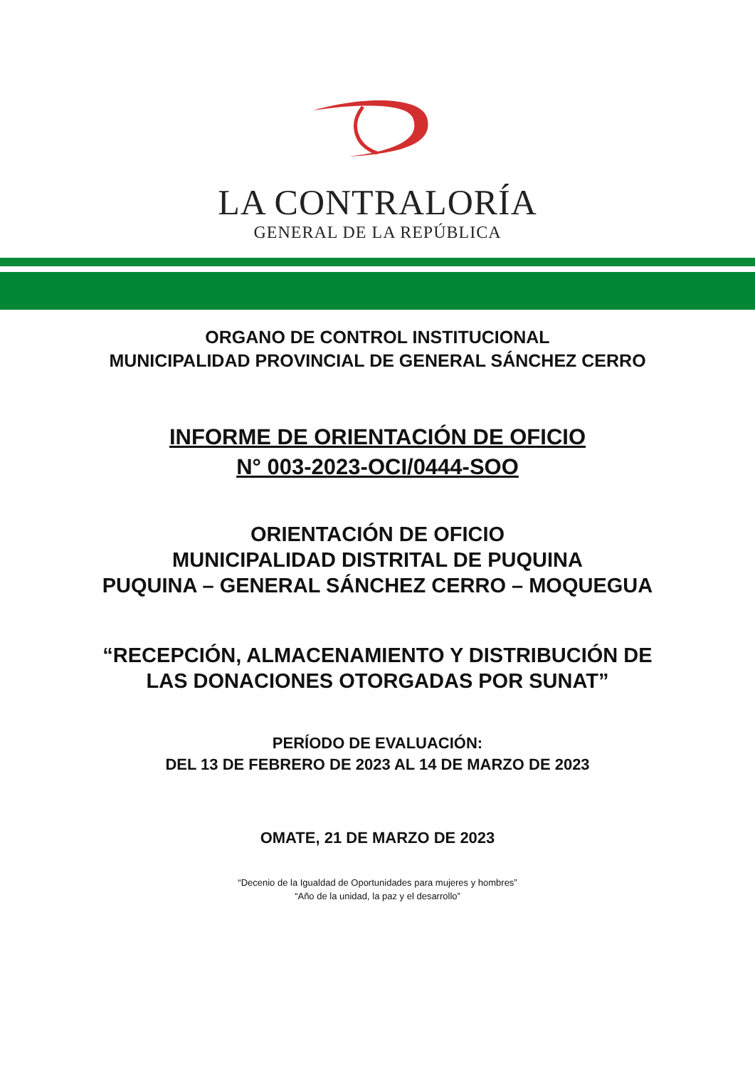LA CONTRALORÍA
GENERAL DE LA REPÚBLICA
ORGANO DE CONTROL INSTITUCIONAL
MUNICIPALIDAD PROVINCIAL DE GENERAL SÁNCHEZ CERRO
INFORME DE ORIENTACIÓN DE OFICIO
N° 003-2023-OCI/0444-SOO
ORIENTACIÓN DE OFICIO
MUNICIPALIDAD DISTRITAL DE PUQUINA
PUQUINA – GENERAL SÁNCHEZ CERRO – MOQUEGUA
“RECEPCIÓN, ALMACENAMIENTO Y DISTRIBUCIÓN DE
LAS DONACIONES OTORGADAS POR SUNAT”
PERÍODO DE EVALUACIÓN:
DEL 13 DE FEBRERO DE 2023 AL 14 DE MARZO DE 2023
OMATE, 21 DE MARZO DE 2023
“Decenio de la Igualdad de Oportunidades para mujeres y hombres”
“Año de la unidad, la paz y el desarrollo”